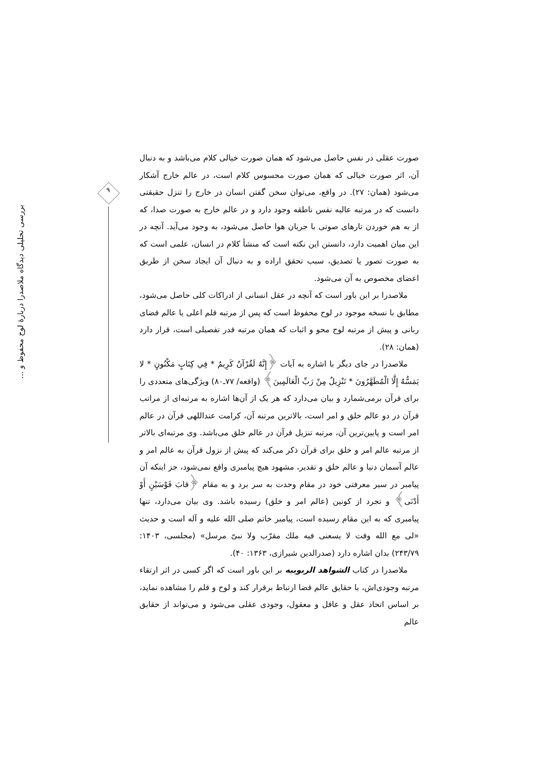۹
بررسی تحلیلی دیدگاه ملاصدرا دربارهٔ لوح محفوظ و ...
صورت عقلی در نفس حاصل می‌شود که همان صورت خیالی کلام می‌باشد و به دنبال آن، اثر صورت خیالی که همان صورت محسوس کلام است، در عالم خارج آشکار می‌شود (همان: ۲۷). در واقع، می‌توان سخن گفتن انسان در خارج را تنزل حقیقتی دانست که در مرتبه عالیه نفس ناطقه وجود دارد و در عالم خارج به صورت صدا، که از به هم خوردن تارهای صوتی با جریان هوا حاصل می‌شود، به وجود می‌آید. آنچه در این میان اهمیت دارد، دانستن این نکته است که منشأ کلام در انسان، علمی است که به صورت تصور یا تصدیق، سبب تحقق اراده و به دنبال آن ایجاد سخن از طریق اعضای مخصوص به آن می‌شود.
ملاصدرا بر این باور است که آنچه در عقل انسانی از ادراکات کلی حاصل می‌شود، مطابق با نسخه موجود در لوح محفوظ است که پس از مرتبه قلم اعلی یا عالم قضای ربانی و پیش از مرتبه لوح محو و اثبات که همان مرتبه قدر تفصیلی است، قرار دارد (همان: ۲۸).
ملاصدرا در جای دیگر با اشاره به آیات ﴿إِنَّهُ لَقُرْآنٌ كَرِيمٌ * فِي كِتَابٍ مَكْنُونٍ * لا يَمَسُّهُ إِلَّا الْمُطَهَّرُونَ * تَنْزِيلٌ مِنْ رَبِّ الْعَالَمِينَ﴾ (واقعه/ ۷۷ـ۸۰) ویژگی‌های متعددی را برای قرآن برمی‌شمارد و بیان می‌دارد که هر یک از آن‌ها اشاره به مرتبه‌ای از مراتب قرآن در دو عالم خلق و امر است، بالاترین مرتبه آن، کرامت عنداللهی قرآن در عالم امر است و پایین‌ترین آن، مرتبه تنزیل قرآن در عالم خلق می‌باشد. وی مرتبه‌ای بالاتر از مرتبه عالم امر و خلق برای قرآن ذکر می‌کند که پیش از نزول قرآن به عالم امر و عالم آسمان دنیا و عالم خلق و تقدیر، مشهود هیچ پیامبری واقع نمی‌شود، جز اینکه آن پیامبر در سیر معرفتی خود در مقام وحدت به سر برد و به مقام ﴿قابَ قَوْسَيْنِ أَوْ أَدْنَى﴾ و تجرد از کونین (عالم امر و خلق) رسیده باشد. وی بیان می‌دارد، تنها پیامبری که به این مقام رسیده است، پیامبر خاتم صلی الله علیه و آله است و حدیث «لی مع الله وقت لا یسعنی فیه ملك مقرّب ولا نبیّ مرسل» (مجلسی، ۱۴۰۳: ۲۴۳/۷۹) بدان اشاره دارد (صدرالدین شیرازی، ۱۳۶۳: ۴۰).
ملاصدرا در کتاب الشواهد الربوبیه بر این باور است که اگر کسی در اثر ارتقاء مرتبه وجودی‌اش، با حقایق عالم قضا ارتباط برقرار کند و لوح و قلم را مشاهده نماید، بر اساس اتحاد عقل و عاقل و معقول، وجودی عقلی می‌شود و می‌تواند از حقایق عالم